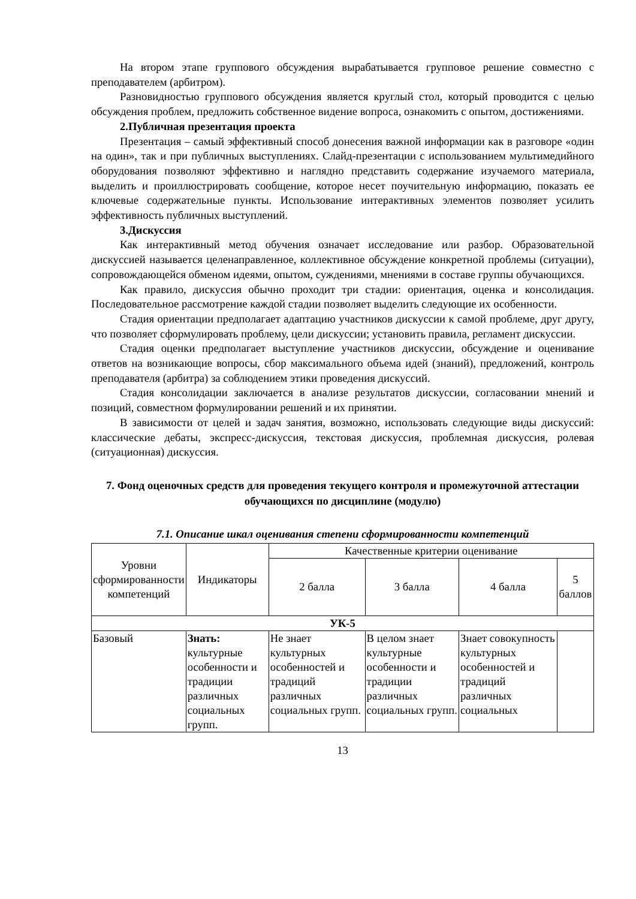На втором этапе группового обсуждения вырабатывается групповое решение совместно с преподавателем (арбитром).
Разновидностью группового обсуждения является круглый стол, который проводится с целью обсуждения проблем, предложить собственное видение вопроса, ознакомить с опытом, достижениями.
2.Публичная презентация проекта
Презентация – самый эффективный способ донесения важной информации как в разговоре «один на один», так и при публичных выступлениях. Слайд-презентации с использованием мультимедийного оборудования позволяют эффективно и наглядно представить содержание изучаемого материала, выделить и проиллюстрировать сообщение, которое несет поучительную информацию, показать ее ключевые содержательные пункты. Использование интерактивных элементов позволяет усилить эффективность публичных выступлений.
3.Дискуссия
Как интерактивный метод обучения означает исследование или разбор. Образовательной дискуссией называется целенаправленное, коллективное обсуждение конкретной проблемы (ситуации), сопровождающейся обменом идеями, опытом, суждениями, мнениями в составе группы обучающихся.
Как правило, дискуссия обычно проходит три стадии: ориентация, оценка и консолидация. Последовательное рассмотрение каждой стадии позволяет выделить следующие их особенности.
Стадия ориентации предполагает адаптацию участников дискуссии к самой проблеме, друг другу, что позволяет сформулировать проблему, цели дискуссии; установить правила, регламент дискуссии.
Стадия оценки предполагает выступление участников дискуссии, обсуждение и оценивание ответов на возникающие вопросы, сбор максимального объема идей (знаний), предложений, контроль преподавателя (арбитра) за соблюдением этики проведения дискуссий.
Стадия консолидации заключается в анализе результатов дискуссии, согласовании мнений и позиций, совместном формулировании решений и их принятии.
В зависимости от целей и задач занятия, возможно, использовать следующие виды дискуссий: классические дебаты, экспресс-дискуссия, текстовая дискуссия, проблемная дискуссия, ролевая (ситуационная) дискуссия.
7. Фонд оценочных средств для проведения текущего контроля и промежуточной аттестации обучающихся по дисциплине (модулю)
7.1. Описание шкал оценивания степени сформированности компетенций
| Уровни сформированности компетенций | Индикаторы | Качественные критерии оценивание | | | |
| --- | --- | --- | --- | --- | --- |
| | | 2 балла | 3 балла | 4 балла | 5 баллов |
| УК-5 | | | | | |
| Базовый | Знать: культурные особенности и традиции различных социальных групп. | Не знает культурных особенностей и традиций различных социальных групп. | В целом знает культурные особенности и традиции различных социальных групп. | Знает совокупность культурных особенностей и традиций различных социальных | |
13